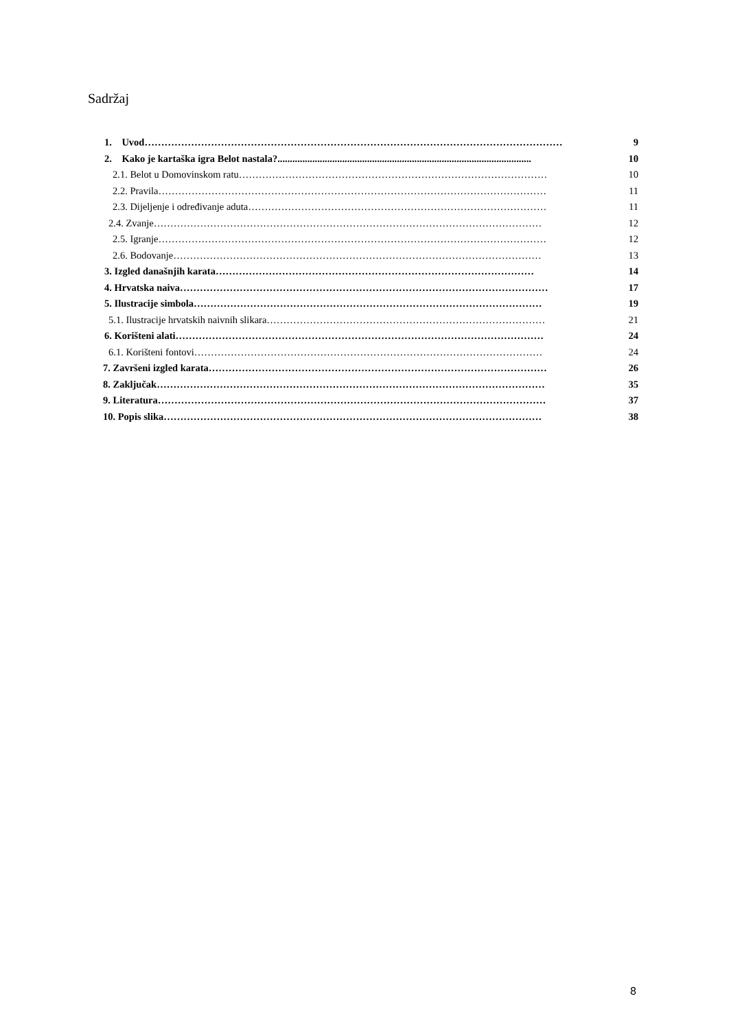Sadržaj
1. Uvod……………………………………………………………………………………………………………… 9
2. Kako je kartaška igra Belot nastala?...................................................................................................... 10
2.1. Belot u Domovinskom ratu………………………………………………………………………………… 10
2.2. Pravila……………………………………………………………………………………………………… 11
2.3. Dijeljenje i određivanje aduta……………………………………………………………………………… 11
2.4. Zvanje……………………………………………………………………………………………………… 12
2.5. Igranje……………………………………………………………………………………………………… 12
2.6. Bodovanje………………………………………………………………………………………………… 13
3. Izgled današnjih karata…………………………………………………………………………………… 14
4. Hrvatska naiva………………………………………………………………………………………………… 17
5. Ilustracije simbola…………………………………………………………………………………………… 19
5.1. Ilustracije hrvatskih naivnih slikara………………………………………………………………………… 21
6. Korišteni alati………………………………………………………………………………………………… 24
6.1. Korišteni fontovi…………………………………………………………………………………………… 24
7. Završeni izgled karata………………………………………………………………………………………… 26
8. Zaključak……………………………………………………………………………………………………… 35
9. Literatura……………………………………………………………………………………………………… 37
10. Popis slika…………………………………………………………………………………………………… 38
8